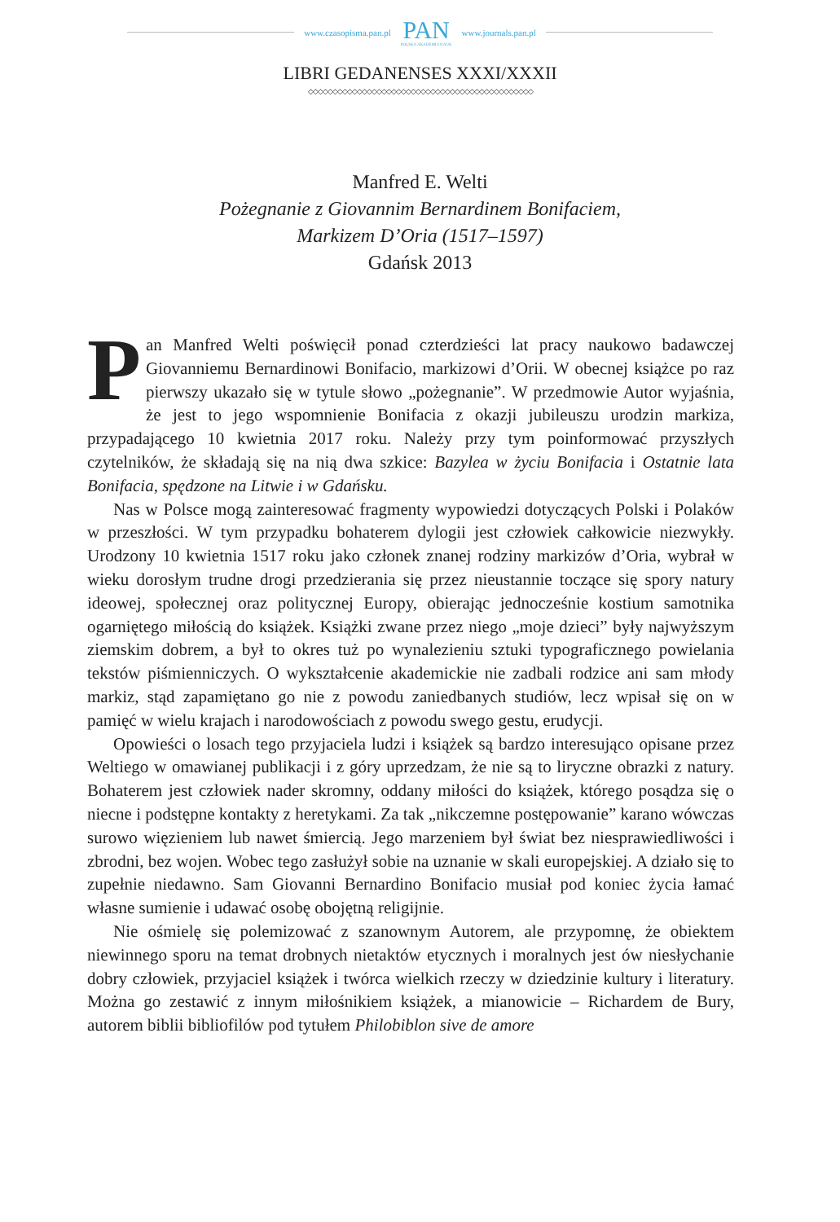www.czasopisma.pan.pl
PAN
POLSKA AKADEMIA NAUK
www.journals.pan.pl
LIBRI GEDANENSES XXXI/XXXII
◇◇◇◇◇◇◇◇◇◇◇◇◇◇◇◇◇◇◇◇◇◇◇◇◇◇◇◇◇◇◇◇◇◇◇◇◇◇◇◇◇◇◇◇◇◇
Manfred E. Welti
Pożegnanie z Giovannim Bernardinem Bonifaciem,
Markizem D’Oria (1517–1597)
Gdańsk 2013
Pan Manfred Welti poświęcił ponad czterdzieści lat pracy naukowo badawczej Giovanniemu Bernardinowi Bonifacio, markizowi d’Orii. W obecnej książce po raz pierwszy ukazało się w tytule słowo „pożegnanie”. W przedmowie Autor wyjaśnia, że jest to jego wspomnienie Bonifacia z okazji jubileuszu urodzin markiza, przypadającego 10 kwietnia 2017 roku. Należy przy tym poinformować przyszłych czytelników, że składają się na nią dwa szkice: Bazylea w życiu Bonifacia i Ostatnie lata Bonifacia, spędzone na Litwie i w Gdańsku.
Nas w Polsce mogą zainteresować fragmenty wypowiedzi dotyczących Polski i Polaków w przeszłości. W tym przypadku bohaterem dylogii jest człowiek całkowicie niezwykły. Urodzony 10 kwietnia 1517 roku jako członek znanej rodziny markizów d’Oria, wybrał w wieku dorosłym trudne drogi przedzierania się przez nieustannie toczące się spory natury ideowej, społecznej oraz politycznej Europy, obierając jednocześnie kostium samotnika ogarniętego miłością do książek. Książki zwane przez niego „moje dzieci” były najwyższym ziemskim dobrem, a był to okres tuż po wynalezieniu sztuki typograficznego powielania tekstów piśmienniczych. O wykształcenie akademickie nie zadbali rodzice ani sam młody markiz, stąd zapamiętano go nie z powodu zaniedbanych studiów, lecz wpisał się on w pamięć w wielu krajach i narodowościach z powodu swego gestu, erudycji.
Opowieści o losach tego przyjaciela ludzi i książek są bardzo interesująco opisane przez Weltiego w omawianej publikacji i z góry uprzedzam, że nie są to liryczne obrazki z natury. Bohaterem jest człowiek nader skromny, oddany miłości do książek, którego posądza się o niecne i podstępne kontakty z heretykami. Za tak „nikczemne postępowanie” karano wówczas surowo więzieniem lub nawet śmiercią. Jego marzeniem był świat bez niesprawiedliwości i zbrodni, bez wojen. Wobec tego zasłużył sobie na uznanie w skali europejskiej. A działo się to zupełnie niedawno. Sam Giovanni Bernardino Bonifacio musiał pod koniec życia łamać własne sumienie i udawać osobę obojętną religijnie.
Nie ośmielę się polemizować z szanownym Autorem, ale przypomnę, że obiektem niewinnego sporu na temat drobnych nietaktów etycznych i moralnych jest ów niesłychanie dobry człowiek, przyjaciel książek i twórca wielkich rzeczy w dziedzinie kultury i literatury. Można go zestawić z innym miłośnikiem książek, a mianowicie – Richardem de Bury, autorem biblii bibliofilów pod tytułem Philobiblon sive de amore